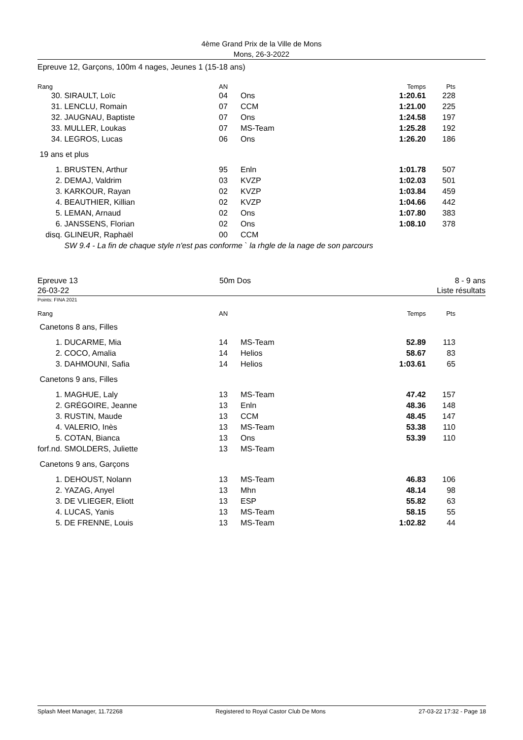4ème Grand Prix de la Ville de Mons
Mons, 26-3-2022
Epreuve 12, Garçons, 100m 4 nages, Jeunes 1 (15-18 ans)
| Rang | | AN | | Temps | Pts | |
| --- | --- | --- | --- | --- | --- | --- |
| 30. | SIRAULT, Loïc | 04 | Ons | 1:20.61 | 228 | |
| 31. | LENCLU, Romain | 07 | CCM | 1:21.00 | 225 | |
| 32. | JAUGNAU, Baptiste | 07 | Ons | 1:24.58 | 197 | |
| 33. | MULLER, Loukas | 07 | MS-Team | 1:25.28 | 192 | |
| 34. | LEGROS, Lucas | 06 | Ons | 1:26.20 | 186 | |
| 19 ans et plus | | | | | | |
| 1. | BRUSTEN, Arthur | 95 | Enln | 1:01.78 | 507 | |
| 2. | DEMAJ, Valdrim | 03 | KVZP | 1:02.03 | 501 | |
| 3. | KARKOUR, Rayan | 02 | KVZP | 1:03.84 | 459 | |
| 4. | BEAUTHIER, Killian | 02 | KVZP | 1:04.66 | 442 | |
| 5. | LEMAN, Arnaud | 02 | Ons | 1:07.80 | 383 | |
| 6. | JANSSENS, Florian | 02 | Ons | 1:08.10 | 378 | |
| disq. | GLINEUR, Raphaël | 00 | CCM | | | |
| | SW 9.4 - La fin de chaque style n'est pas conforme ` la rhgle de la nage de son parcours | | | | | |
Epreuve 13
26-03-22
50m Dos 8 - 9 ans
Liste résultats
Points: FINA 2021
| Rang | | AN | | Temps | Pts | |
| --- | --- | --- | --- | --- | --- | --- |
| Canetons 8 ans, Filles | | | | | | |
| 1. | DUCARME, Mia | 14 | MS-Team | 52.89 | 113 | |
| 2. | COCO, Amalia | 14 | Helios | 58.67 | 83 | |
| 3. | DAHMOUNI, Safia | 14 | Helios | 1:03.61 | 65 | |
| Canetons 9 ans, Filles | | | | | | |
| 1. | MAGHUE, Laly | 13 | MS-Team | 47.42 | 157 | |
| 2. | GRÉGOIRE, Jeanne | 13 | Enln | 48.36 | 148 | |
| 3. | RUSTIN, Maude | 13 | CCM | 48.45 | 147 | |
| 4. | VALERIO, Inès | 13 | MS-Team | 53.38 | 110 | |
| 5. | COTAN, Bianca | 13 | Ons | 53.39 | 110 | |
| forf.nd. | SMOLDERS, Juliette | 13 | MS-Team | | | |
| Canetons 9 ans, Garçons | | | | | | |
| 1. | DEHOUST, Nolann | 13 | MS-Team | 46.83 | 106 | |
| 2. | YAZAG, Anyel | 13 | Mhn | 48.14 | 98 | |
| 3. | DE VLIEGER, Eliott | 13 | ESP | 55.82 | 63 | |
| 4. | LUCAS, Yanis | 13 | MS-Team | 58.15 | 55 | |
| 5. | DE FRENNE, Louis | 13 | MS-Team | 1:02.82 | 44 | |
Splash Meet Manager, 11.72268 Registered to Royal Castor Club De Mons 27-03-22 17:32 - Page 18